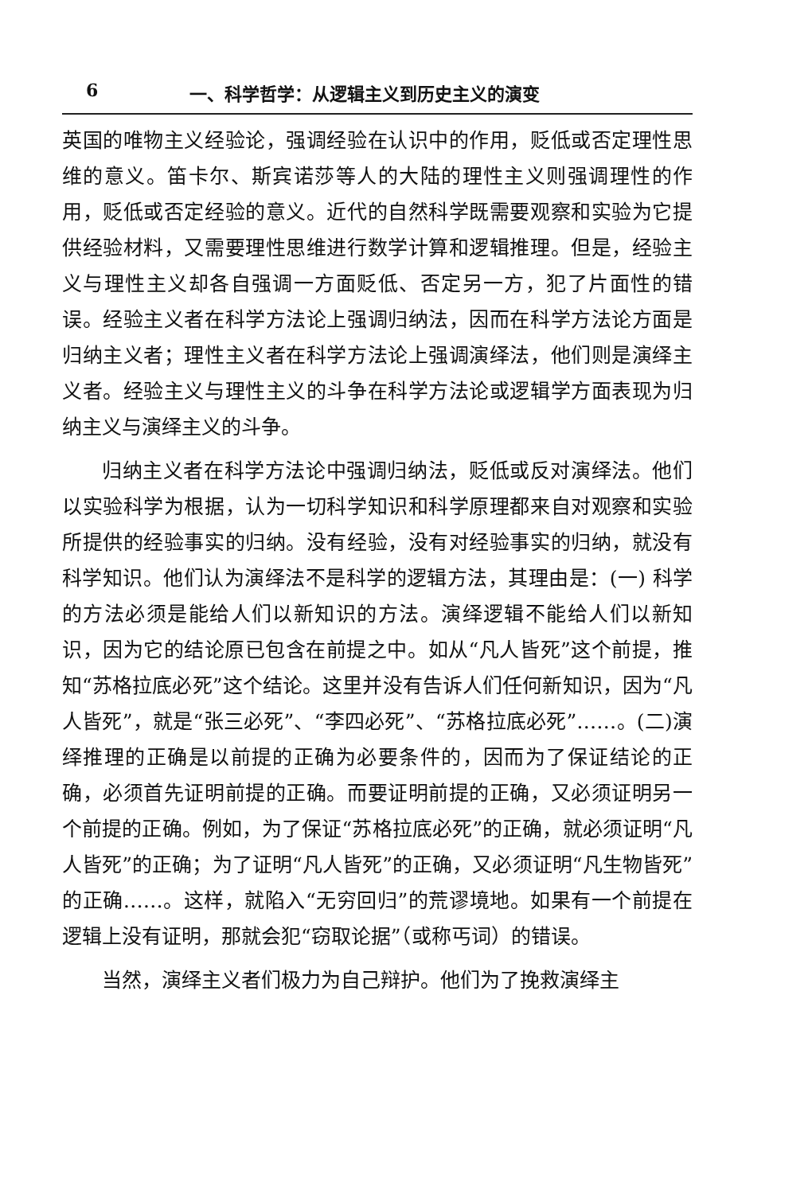6 一、科学哲学：从逻辑主义到历史主义的演变
英国的唯物主义经验论，强调经验在认识中的作用，贬低或否定理性思维的意义。笛卡尔、斯宾诺莎等人的大陆的理性主义则强调理性的作用，贬低或否定经验的意义。近代的自然科学既需要观察和实验为它提供经验材料，又需要理性思维进行数学计算和逻辑推理。但是，经验主义与理性主义却各自强调一方面贬低、否定另一方，犯了片面性的错误。经验主义者在科学方法论上强调归纳法，因而在科学方法论方面是归纳主义者；理性主义者在科学方法论上强调演绎法，他们则是演绎主义者。经验主义与理性主义的斗争在科学方法论或逻辑学方面表现为归纳主义与演绎主义的斗争。
归纳主义者在科学方法论中强调归纳法，贬低或反对演绎法。他们以实验科学为根据，认为一切科学知识和科学原理都来自对观察和实验所提供的经验事实的归纳。没有经验，没有对经验事实的归纳，就没有科学知识。他们认为演绎法不是科学的逻辑方法，其理由是：(一) 科学的方法必须是能给人们以新知识的方法。演绎逻辑不能给人们以新知识，因为它的结论原已包含在前提之中。如从“凡人皆死”这个前提，推知“苏格拉底必死”这个结论。这里并没有告诉人们任何新知识，因为“凡人皆死”，就是“张三必死”、“李四必死”、“苏格拉底必死”……。(二)演绎推理的正确是以前提的正确为必要条件的，因而为了保证结论的正确，必须首先证明前提的正确。而要证明前提的正确，又必须证明另一个前提的正确。例如，为了保证“苏格拉底必死”的正确，就必须证明“凡人皆死”的正确；为了证明“凡人皆死”的正确，又必须证明“凡生物皆死”的正确……。这样，就陷入“无穷回归”的荒谬境地。如果有一个前提在逻辑上没有证明，那就会犯“窃取论据”（或称丐词）的错误。
当然，演绎主义者们极力为自己辩护。他们为了挽救演绎主